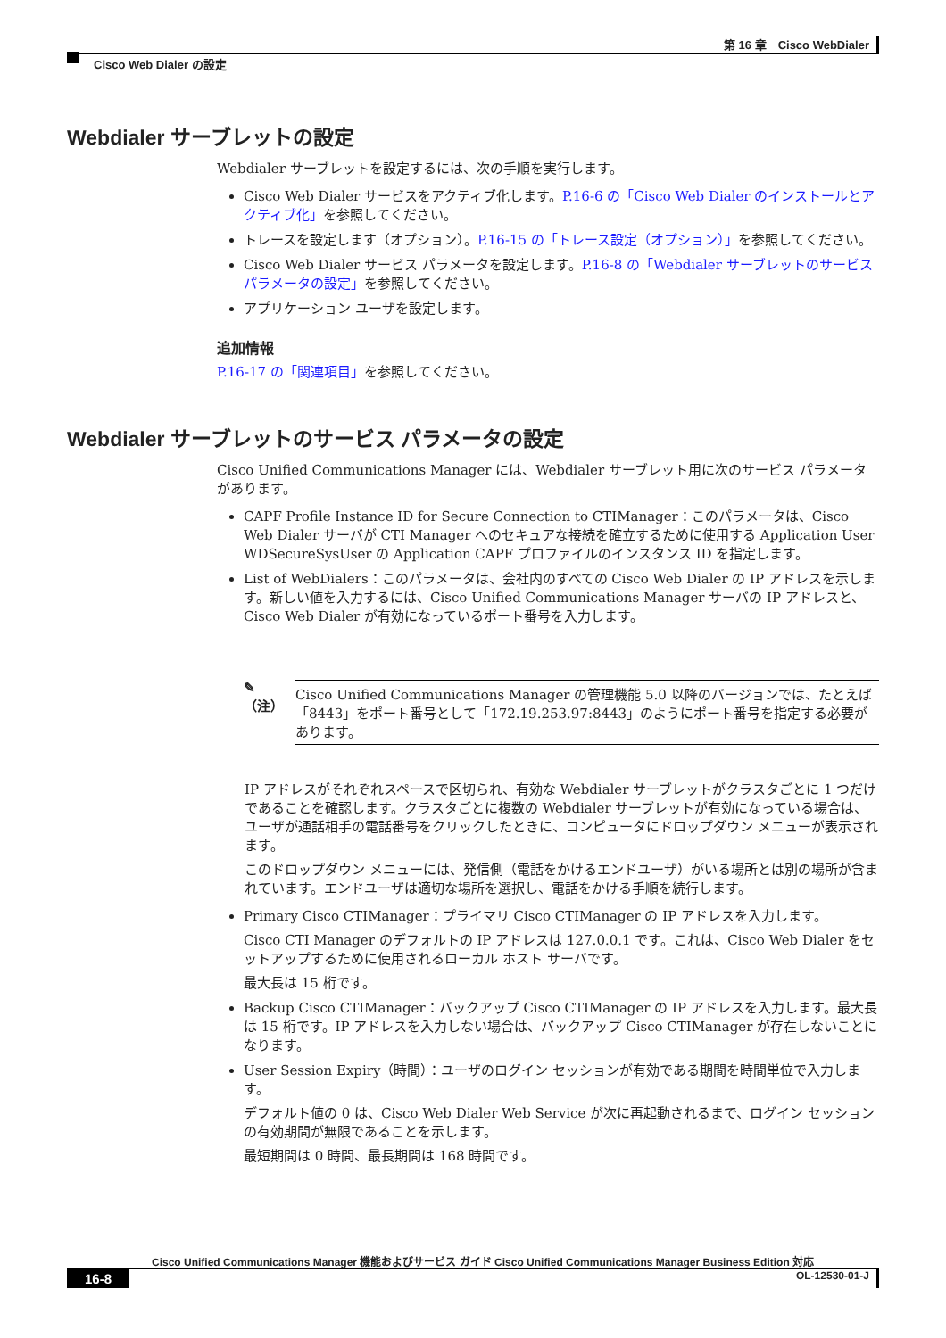第 16 章　Cisco WebDialer
Cisco Web Dialer の設定
Webdialer サーブレットの設定
Webdialer サーブレットを設定するには、次の手順を実行します。
Cisco Web Dialer サービスをアクティブ化します。P.16-6 の「Cisco Web Dialer のインストールとアクティブ化」を参照してください。
トレースを設定します（オプション）。P.16-15 の「トレース設定（オプション）」を参照してください。
Cisco Web Dialer サービス パラメータを設定します。P.16-8 の「Webdialer サーブレットのサービス パラメータの設定」を参照してください。
アプリケーション ユーザを設定します。
追加情報
P.16-17 の「関連項目」を参照してください。
Webdialer サーブレットのサービス パラメータの設定
Cisco Unified Communications Manager には、Webdialer サーブレット用に次のサービス パラメータがあります。
CAPF Profile Instance ID for Secure Connection to CTIManager：このパラメータは、Cisco Web Dialer サーバが CTI Manager へのセキュアな接続を確立するために使用する Application User WDSecureSysUser の Application CAPF プロファイルのインスタンス ID を指定します。
List of WebDialers：このパラメータは、会社内のすべての Cisco Web Dialer の IP アドレスを示します。新しい値を入力するには、Cisco Unified Communications Manager サーバの IP アドレスと、Cisco Web Dialer が有効になっているポート番号を入力します。
✎
（注）
Cisco Unified Communications Manager の管理機能 5.0 以降のバージョンでは、たとえば「8443」をポート番号として「172.19.253.97:8443」のようにポート番号を指定する必要があります。
IP アドレスがそれぞれスペースで区切られ、有効な Webdialer サーブレットがクラスタごとに 1 つだけであることを確認します。クラスタごとに複数の Webdialer サーブレットが有効になっている場合は、ユーザが通話相手の電話番号をクリックしたときに、コンピュータにドロップダウン メニューが表示されます。
このドロップダウン メニューには、発信側（電話をかけるエンドユーザ）がいる場所とは別の場所が含まれています。エンドユーザは適切な場所を選択し、電話をかける手順を続行します。
Primary Cisco CTIManager：プライマリ Cisco CTIManager の IP アドレスを入力します。
Cisco CTI Manager のデフォルトの IP アドレスは 127.0.0.1 です。これは、Cisco Web Dialer をセットアップするために使用されるローカル ホスト サーバです。
最大長は 15 桁です。
Backup Cisco CTIManager：バックアップ Cisco CTIManager の IP アドレスを入力します。最大長は 15 桁です。IP アドレスを入力しない場合は、バックアップ Cisco CTIManager が存在しないことになります。
User Session Expiry（時間）：ユーザのログイン セッションが有効である期間を時間単位で入力します。
デフォルト値の 0 は、Cisco Web Dialer Web Service が次に再起動されるまで、ログイン セッションの有効期間が無限であることを示します。
最短期間は 0 時間、最長期間は 168 時間です。
Cisco Unified Communications Manager 機能およびサービス ガイド Cisco Unified Communications Manager Business Edition 対応
16-8 OL-12530-01-J